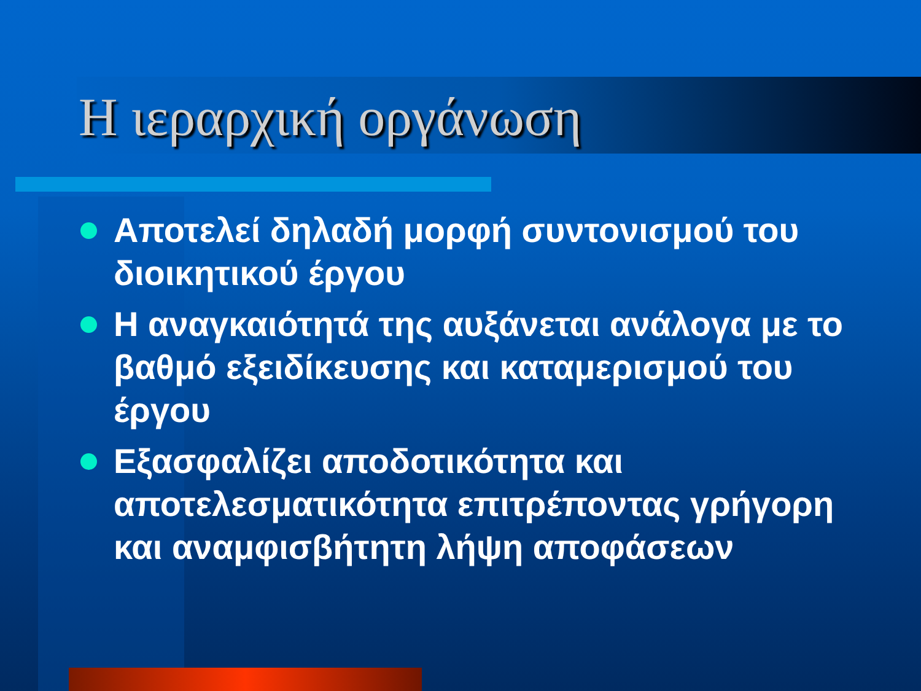Η ιεραρχική οργάνωση
Αποτελεί δηλαδή μορφή συντονισμού του διοικητικού έργου
Η αναγκαιότητά της αυξάνεται ανάλογα με το βαθμό εξειδίκευσης και καταμερισμού του έργου
Εξασφαλίζει αποδοτικότητα και αποτελεσματικότητα επιτρέποντας γρήγορη και αναμφισβήτητη λήψη αποφάσεων